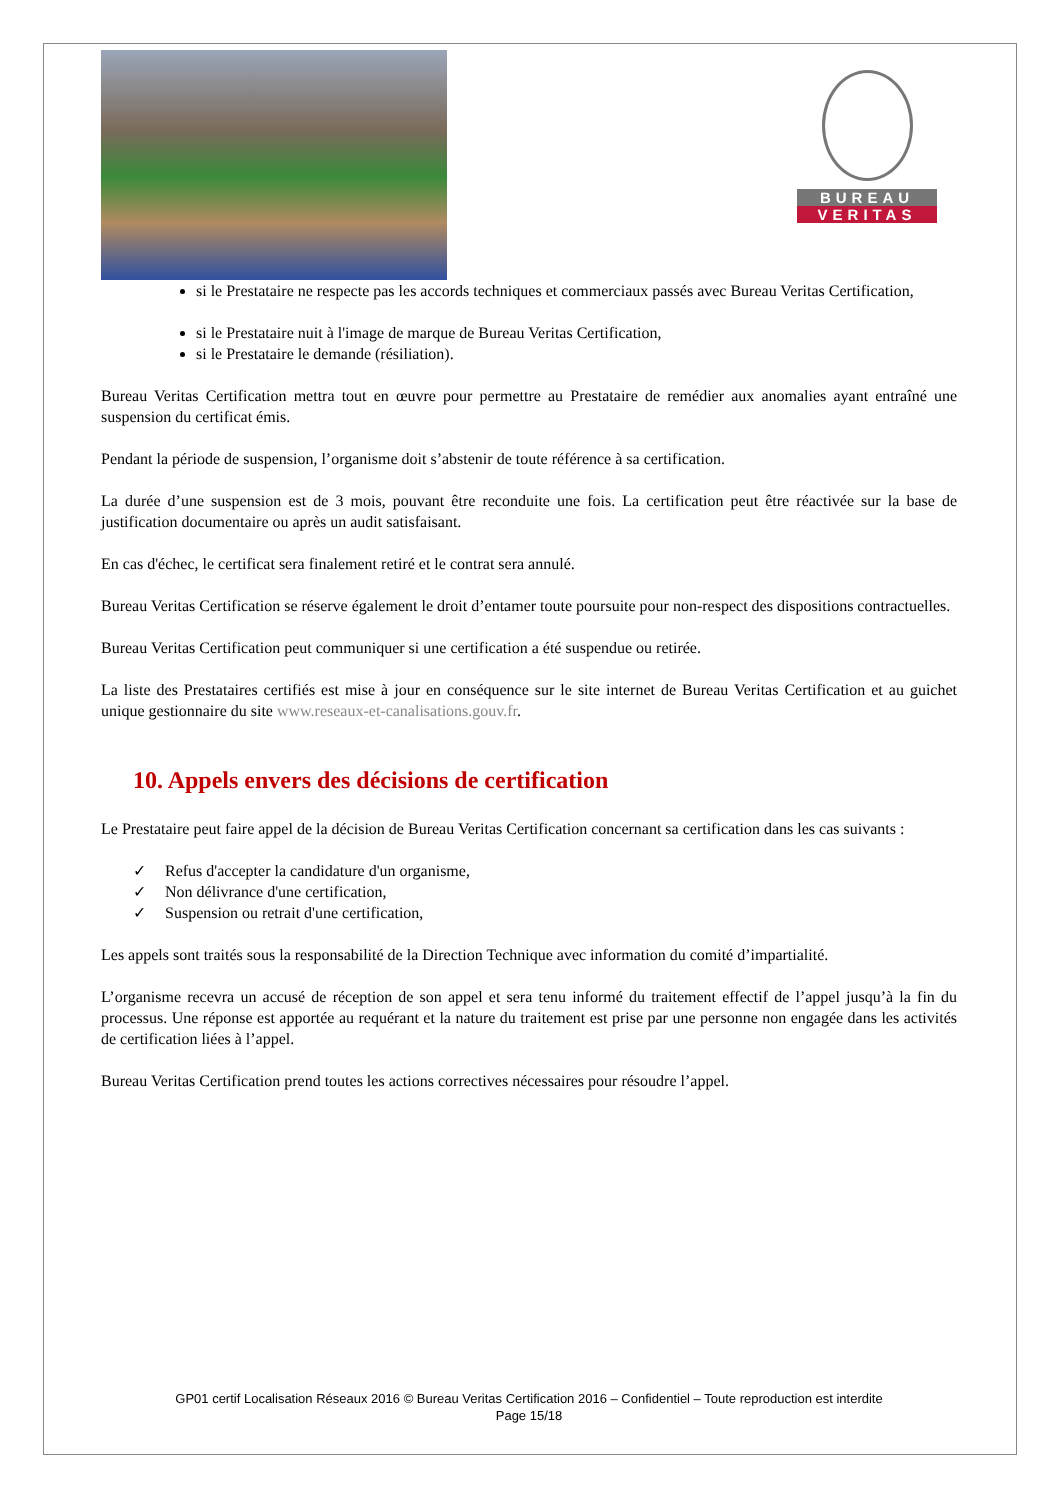BUREAU
VERITAS
si le Prestataire ne respecte pas les accords techniques et commerciaux passés avec Bureau Veritas Certification,
si le Prestataire nuit à l'image de marque de Bureau Veritas Certification,
si le Prestataire le demande (résiliation).
Bureau Veritas Certification mettra tout en œuvre pour permettre au Prestataire de remédier aux anomalies ayant entraîné une suspension du certificat émis.
Pendant la période de suspension, l’organisme doit s’abstenir de toute référence à sa certification.
La durée d’une suspension est de 3 mois, pouvant être reconduite une fois. La certification peut être réactivée sur la base de justification documentaire ou après un audit satisfaisant.
En cas d'échec, le certificat sera finalement retiré et le contrat sera annulé.
Bureau Veritas Certification se réserve également le droit d’entamer toute poursuite pour non-respect des dispositions contractuelles.
Bureau Veritas Certification peut communiquer si une certification a été suspendue ou retirée.
La liste des Prestataires certifiés est mise à jour en conséquence sur le site internet de Bureau Veritas Certification et au guichet unique gestionnaire du site www.reseaux-et-canalisations.gouv.fr.
10. Appels envers des décisions de certification
Le Prestataire peut faire appel de la décision de Bureau Veritas Certification concernant sa certification dans les cas suivants :
✓ Refus d'accepter la candidature d'un organisme,
✓ Non délivrance d'une certification,
✓ Suspension ou retrait d'une certification,
Les appels sont traités sous la responsabilité de la Direction Technique avec information du comité d’impartialité.
L’organisme recevra un accusé de réception de son appel et sera tenu informé du traitement effectif de l’appel jusqu’à la fin du processus. Une réponse est apportée au requérant et la nature du traitement est prise par une personne non engagée dans les activités de certification liées à l’appel.
Bureau Veritas Certification prend toutes les actions correctives nécessaires pour résoudre l’appel.
GP01 certif Localisation Réseaux 2016 © Bureau Veritas Certification 2016 – Confidentiel – Toute reproduction est interdite
Page 15/18